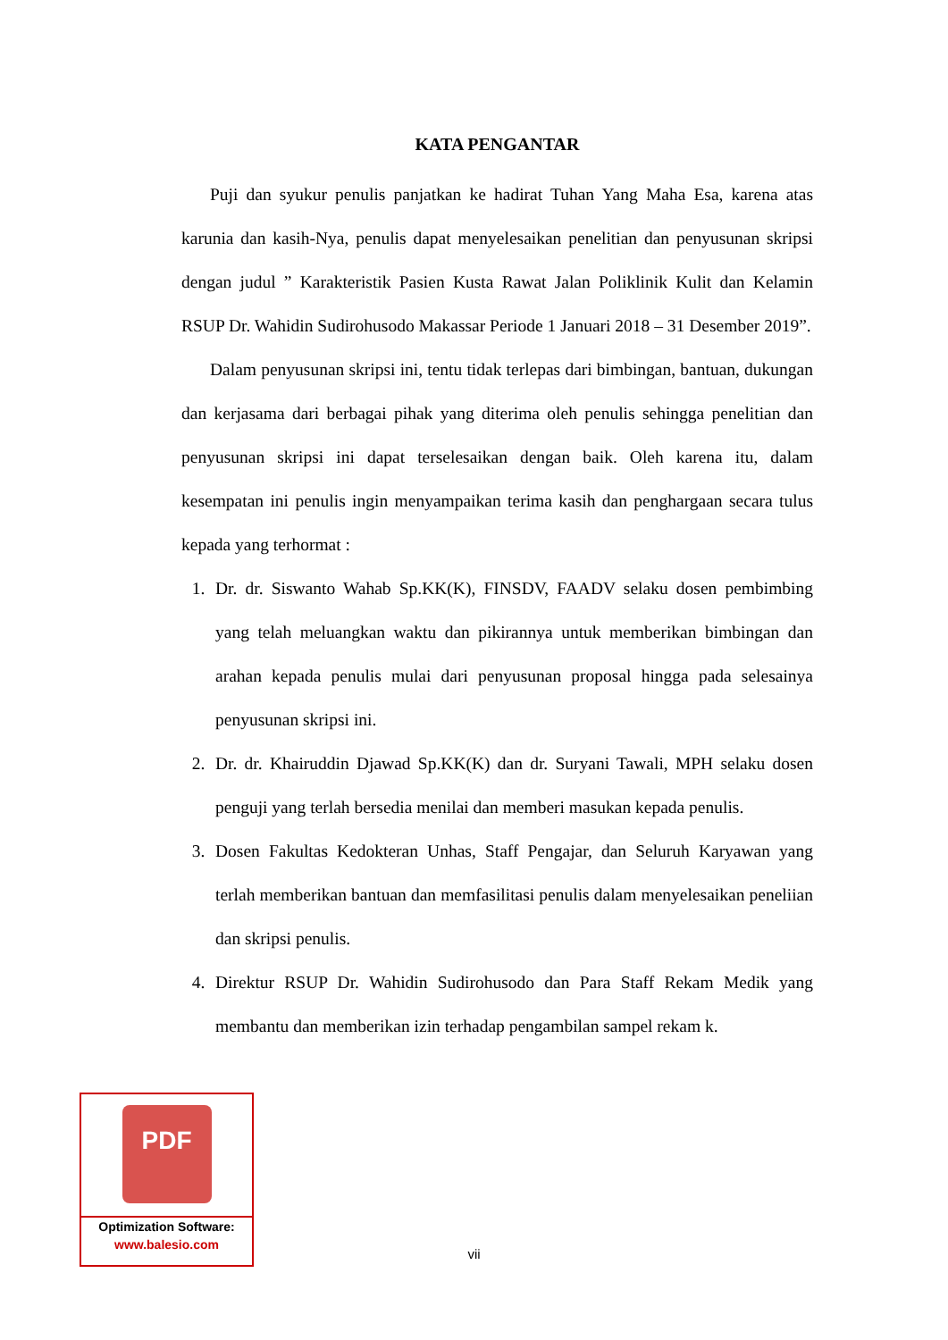KATA PENGANTAR
Puji dan syukur penulis panjatkan ke hadirat Tuhan Yang Maha Esa, karena atas karunia dan kasih-Nya, penulis dapat menyelesaikan penelitian dan penyusunan skripsi dengan judul ” Karakteristik Pasien Kusta Rawat Jalan Poliklinik Kulit dan Kelamin RSUP Dr. Wahidin Sudirohusodo Makassar Periode 1 Januari 2018 – 31 Desember 2019”.
Dalam penyusunan skripsi ini, tentu tidak terlepas dari bimbingan, bantuan, dukungan dan kerjasama dari berbagai pihak yang diterima oleh penulis sehingga penelitian dan penyusunan skripsi ini dapat terselesaikan dengan baik. Oleh karena itu, dalam kesempatan ini penulis ingin menyampaikan terima kasih dan penghargaan secara tulus kepada yang terhormat :
1. Dr. dr. Siswanto Wahab Sp.KK(K), FINSDV, FAADV selaku dosen pembimbing yang telah meluangkan waktu dan pikirannya untuk memberikan bimbingan dan arahan kepada penulis mulai dari penyusunan proposal hingga pada selesainya penyusunan skripsi ini.
2. Dr. dr. Khairuddin Djawad Sp.KK(K) dan dr. Suryani Tawali, MPH selaku dosen penguji yang terlah bersedia menilai dan memberi masukan kepada penulis.
3. Dosen Fakultas Kedokteran Unhas, Staff Pengajar, dan Seluruh Karyawan yang terlah memberikan bantuan dan memfasilitasi penulis dalam menyelesaikan peneliian dan skripsi penulis.
4. Direktur RSUP Dr. Wahidin Sudirohusodo dan Para Staff Rekam Medik yang membantu dan memberikan izin terhadap pengambilan sampel rekam k.
vii
PDF
Optimization Software:
www.balesio.com